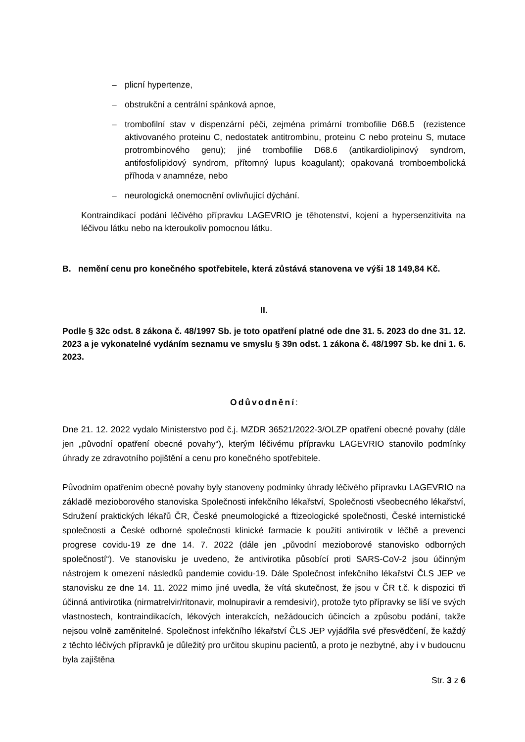– plicní hypertenze,
– obstrukční a centrální spánková apnoe,
– trombofilní stav v dispenzární péči, zejména primární trombofilie D68.5 (rezistence aktivovaného proteinu C, nedostatek antitrombinu, proteinu C nebo proteinu S, mutace protrombinového genu); jiné trombofilie D68.6 (antikardiolipinový syndrom, antifosfolipidový syndrom, přítomný lupus koagulant); opakovaná tromboembolická příhoda v anamnéze, nebo
– neurologická onemocnění ovlivňující dýchání.
Kontraindikací podání léčivého přípravku LAGEVRIO je těhotenství, kojení a hypersenzitivita na léčivou látku nebo na kteroukoliv pomocnou látku.
B. nemění cenu pro konečného spotřebitele, která zůstává stanovena ve výši 18 149,84 Kč.
II.
Podle § 32c odst. 8 zákona č. 48/1997 Sb. je toto opatření platné ode dne 31. 5. 2023 do dne 31. 12. 2023 a je vykonatelné vydáním seznamu ve smyslu § 39n odst. 1 zákona č. 48/1997 Sb. ke dni 1. 6. 2023.
Odůvodnění:
Dne 21. 12. 2022 vydalo Ministerstvo pod č.j. MZDR 36521/2022-3/OLZP opatření obecné povahy (dále jen „původní opatření obecné povahy“), kterým léčivému přípravku LAGEVRIO stanovilo podmínky úhrady ze zdravotního pojištění a cenu pro konečného spotřebitele.
Původním opatřením obecné povahy byly stanoveny podmínky úhrady léčivého přípravku LAGEVRIO na základě mezioborového stanoviska Společnosti infekčního lékařství, Společnosti všeobecného lékařství, Sdružení praktických lékařů ČR, České pneumologické a ftizeologické společnosti, České internistické společnosti a České odborné společnosti klinické farmacie k použití antivirotik v léčbě a prevenci progrese covidu-19 ze dne 14. 7. 2022 (dále jen „původní mezioborové stanovisko odborných společností“). Ve stanovisku je uvedeno, že antivirotika působící proti SARS-CoV-2 jsou účinným nástrojem k omezení následků pandemie covidu-19. Dále Společnost infekčního lékařství ČLS JEP ve stanovisku ze dne 14. 11. 2022 mimo jiné uvedla, že vítá skutečnost, že jsou v ČR t.č. k dispozici tři účinná antivirotika (nirmatrelvir/ritonavir, molnupiravir a remdesivir), protože tyto přípravky se liší ve svých vlastnostech, kontraindikacích, lékových interakcích, nežádoucích účincích a způsobu podání, takže nejsou volně zaměnitelné. Společnost infekčního lékařství ČLS JEP vyjádřila své přesvědčení, že každý z těchto léčivých přípravků je důležitý pro určitou skupinu pacientů, a proto je nezbytné, aby i v budoucnu byla zajištěna
Str. 3 z 6